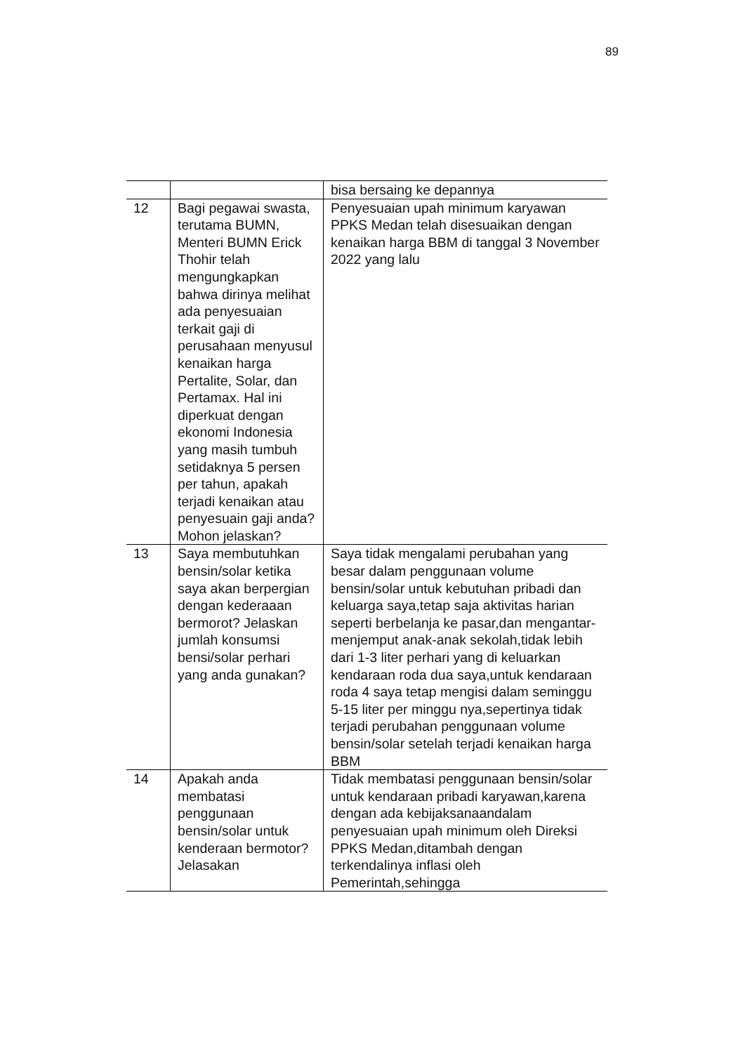89
| | | bisa bersaing ke depannya |
| 12 | Bagi pegawai swasta, terutama BUMN, Menteri BUMN Erick Thohir telah mengungkapkan bahwa dirinya melihat ada penyesuaian terkait gaji di perusahaan menyusul kenaikan harga Pertalite, Solar, dan Pertamax. Hal ini diperkuat dengan ekonomi Indonesia yang masih tumbuh setidaknya 5 persen per tahun, apakah terjadi kenaikan atau penyesuain gaji anda? Mohon jelaskan? | Penyesuaian upah minimum karyawan PPKS Medan telah disesuaikan dengan kenaikan harga BBM di tanggal 3 November 2022 yang lalu |
| 13 | Saya membutuhkan bensin/solar ketika saya akan berpergian dengan kederaaan bermorot? Jelaskan jumlah konsumsi bensi/solar perhari yang anda gunakan? | Saya tidak mengalami perubahan yang besar dalam penggunaan volume bensin/solar untuk kebutuhan pribadi dan keluarga saya,tetap saja aktivitas harian seperti berbelanja ke pasar,dan mengantar-menjemput anak-anak sekolah,tidak lebih dari 1-3 liter perhari yang di keluarkan kendaraan roda dua saya,untuk kendaraan roda 4 saya tetap mengisi dalam seminggu 5-15 liter per minggu nya,sepertinya tidak terjadi perubahan penggunaan volume bensin/solar setelah terjadi kenaikan harga BBM |
| 14 | Apakah anda membatasi penggunaan bensin/solar untuk kenderaan bermotor? Jelasakan | Tidak membatasi penggunaan bensin/solar untuk kendaraan pribadi karyawan,karena dengan ada kebijaksanaandalam penyesuaian upah minimum oleh Direksi PPKS Medan,ditambah dengan terkendalinya inflasi oleh Pemerintah,sehingga |